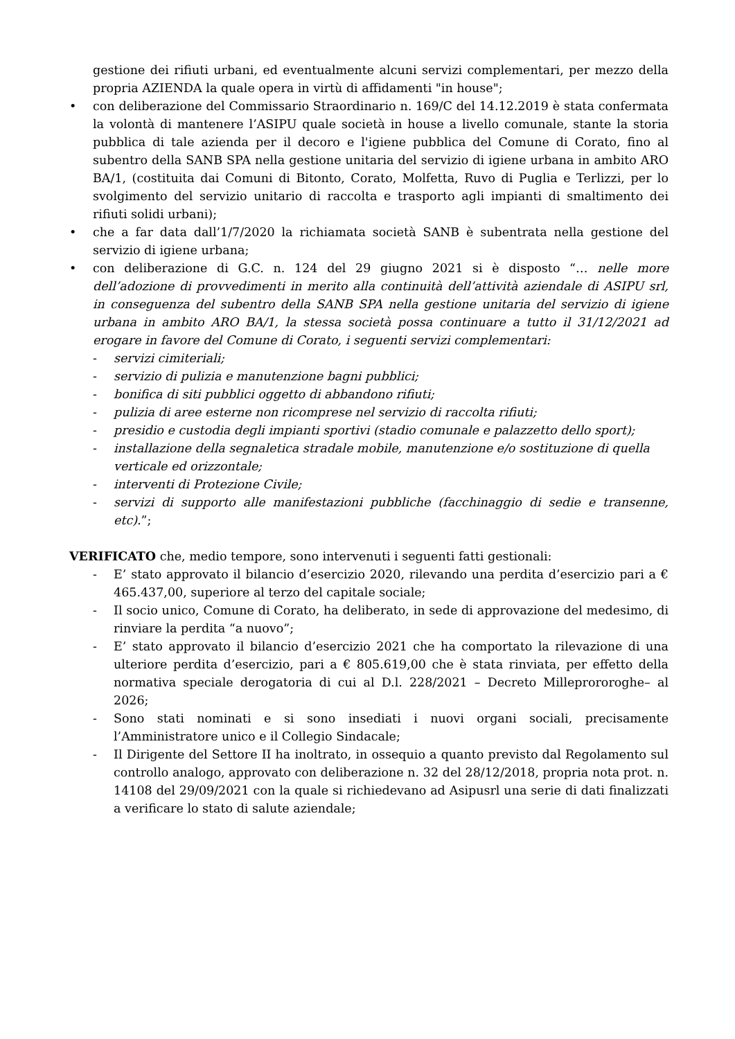gestione dei rifiuti urbani, ed eventualmente alcuni servizi complementari, per mezzo della propria AZIENDA la quale opera in virtù di affidamenti "in house";
• con deliberazione del Commissario Straordinario n. 169/C del 14.12.2019 è stata confermata la volontà di mantenere l’ASIPU quale società in house a livello comunale, stante la storia pubblica di tale azienda per il decoro e l'igiene pubblica del Comune di Corato, fino al subentro della SANB SPA nella gestione unitaria del servizio di igiene urbana in ambito ARO BA/1, (costituita dai Comuni di Bitonto, Corato, Molfetta, Ruvo di Puglia e Terlizzi, per lo svolgimento del servizio unitario di raccolta e trasporto agli impianti di smaltimento dei rifiuti solidi urbani);
• che a far data dall’1/7/2020 la richiamata società SANB è subentrata nella gestione del servizio di igiene urbana;
• con deliberazione di G.C. n. 124 del 29 giugno 2021 si è disposto “… nelle more dell’adozione di provvedimenti in merito alla continuità dell’attività aziendale di ASIPU srl, in conseguenza del subentro della SANB SPA nella gestione unitaria del servizio di igiene urbana in ambito ARO BA/1, la stessa società possa continuare a tutto il 31/12/2021 ad erogare in favore del Comune di Corato, i seguenti servizi complementari:
- servizi cimiteriali;
- servizio di pulizia e manutenzione bagni pubblici;
- bonifica di siti pubblici oggetto di abbandono rifiuti;
- pulizia di aree esterne non ricomprese nel servizio di raccolta rifiuti;
- presidio e custodia degli impianti sportivi (stadio comunale e palazzetto dello sport);
- installazione della segnaletica stradale mobile, manutenzione e/o sostituzione di quella verticale ed orizzontale;
- interventi di Protezione Civile;
- servizi di supporto alle manifestazioni pubbliche (facchinaggio di sedie e transenne, etc).”;
VERIFICATO che, medio tempore, sono intervenuti i seguenti fatti gestionali:
- E’ stato approvato il bilancio d’esercizio 2020, rilevando una perdita d’esercizio pari a € 465.437,00, superiore al terzo del capitale sociale;
- Il socio unico, Comune di Corato, ha deliberato, in sede di approvazione del medesimo, di rinviare la perdita “a nuovo”;
- E’ stato approvato il bilancio d’esercizio 2021 che ha comportato la rilevazione di una ulteriore perdita d’esercizio, pari a € 805.619,00 che è stata rinviata, per effetto della normativa speciale derogatoria di cui al D.l. 228/2021 – Decreto Milleprororoghe– al 2026;
- Sono stati nominati e si sono insediati i nuovi organi sociali, precisamente l’Amministratore unico e il Collegio Sindacale;
- Il Dirigente del Settore II ha inoltrato, in ossequio a quanto previsto dal Regolamento sul controllo analogo, approvato con deliberazione n. 32 del 28/12/2018, propria nota prot. n. 14108 del 29/09/2021 con la quale si richiedevano ad Asipusrl una serie di dati finalizzati a verificare lo stato di salute aziendale;